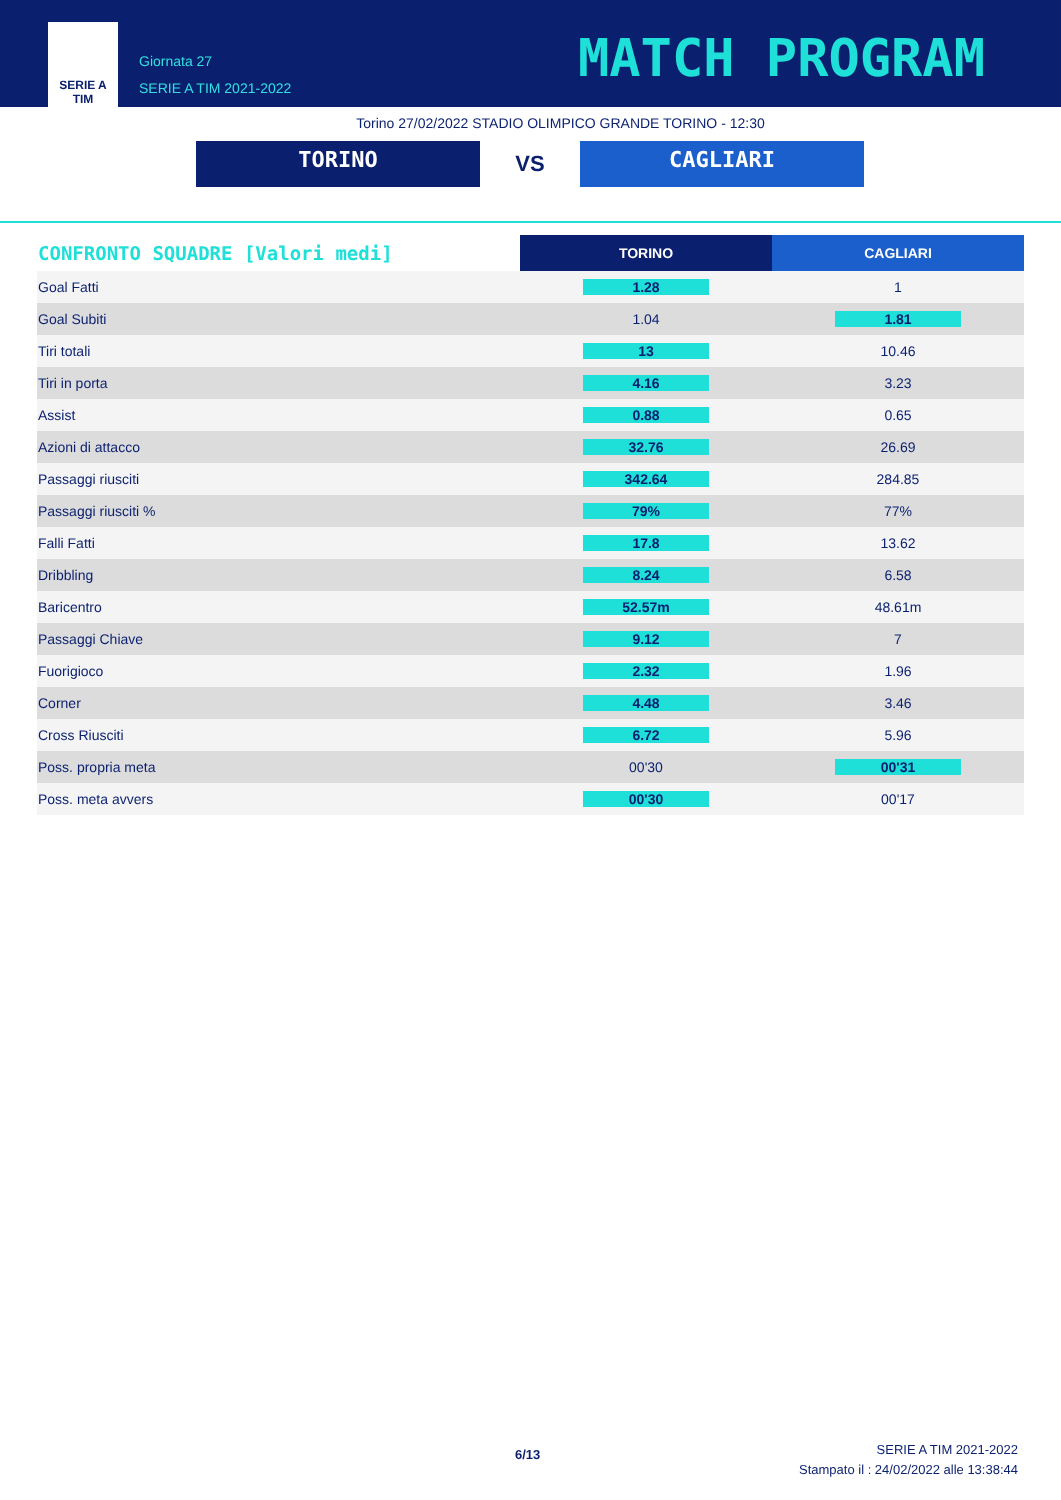SERIE A
TIM
Giornata 27
SERIE A TIM 2021-2022
MATCH PROGRAM
Torino 27/02/2022 STADIO OLIMPICO GRANDE TORINO - 12:30
TORINO
VS
CAGLIARI
| CONFRONTO SQUADRE [Valori medi] | TORINO | CAGLIARI |
| --- | --- | --- |
| Goal Fatti | 1.28 | 1 |
| Goal Subiti | 1.04 | 1.81 |
| Tiri totali | 13 | 10.46 |
| Tiri in porta | 4.16 | 3.23 |
| Assist | 0.88 | 0.65 |
| Azioni di attacco | 32.76 | 26.69 |
| Passaggi riusciti | 342.64 | 284.85 |
| Passaggi riusciti % | 79% | 77% |
| Falli Fatti | 17.8 | 13.62 |
| Dribbling | 8.24 | 6.58 |
| Baricentro | 52.57m | 48.61m |
| Passaggi Chiave | 9.12 | 7 |
| Fuorigioco | 2.32 | 1.96 |
| Corner | 4.48 | 3.46 |
| Cross Riusciti | 6.72 | 5.96 |
| Poss. propria meta | 00'30 | 00'31 |
| Poss. meta avvers | 00'30 | 00'17 |
6/13
SERIE A TIM 2021-2022
Stampato il : 24/02/2022 alle 13:38:44